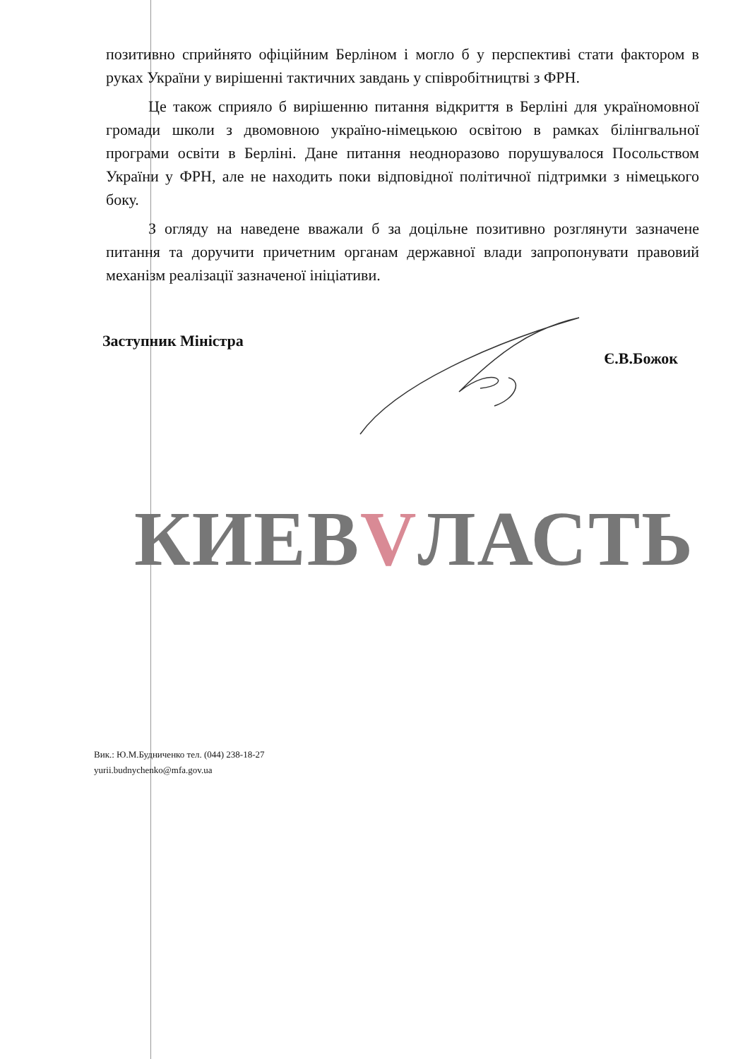позитивно сприйнято офіційним Берліном і могло б у перспективі стати фактором в руках України у вирішенні тактичних завдань у співробітництві з ФРН.
Це також сприяло б вирішенню питання відкриття в Берліні для україномовної громади школи з двомовною україно-німецькою освітою в рамках білінгвальної програми освіти в Берліні. Дане питання неодноразово порушувалося Посольством України у ФРН, але не находить поки відповідної політичної підтримки з німецького боку.
З огляду на наведене вважали б за доцільне позитивно розглянути зазначене питання та доручити причетним органам державної влади запропонувати правовий механізм реалізації зазначеної ініціативи.
Заступник Міністра Є.В.Божок
КИЕВVЛАСТЬ
Вик.: Ю.М.Будниченко тел. (044) 238-18-27
yurii.budnychenko@mfa.gov.ua